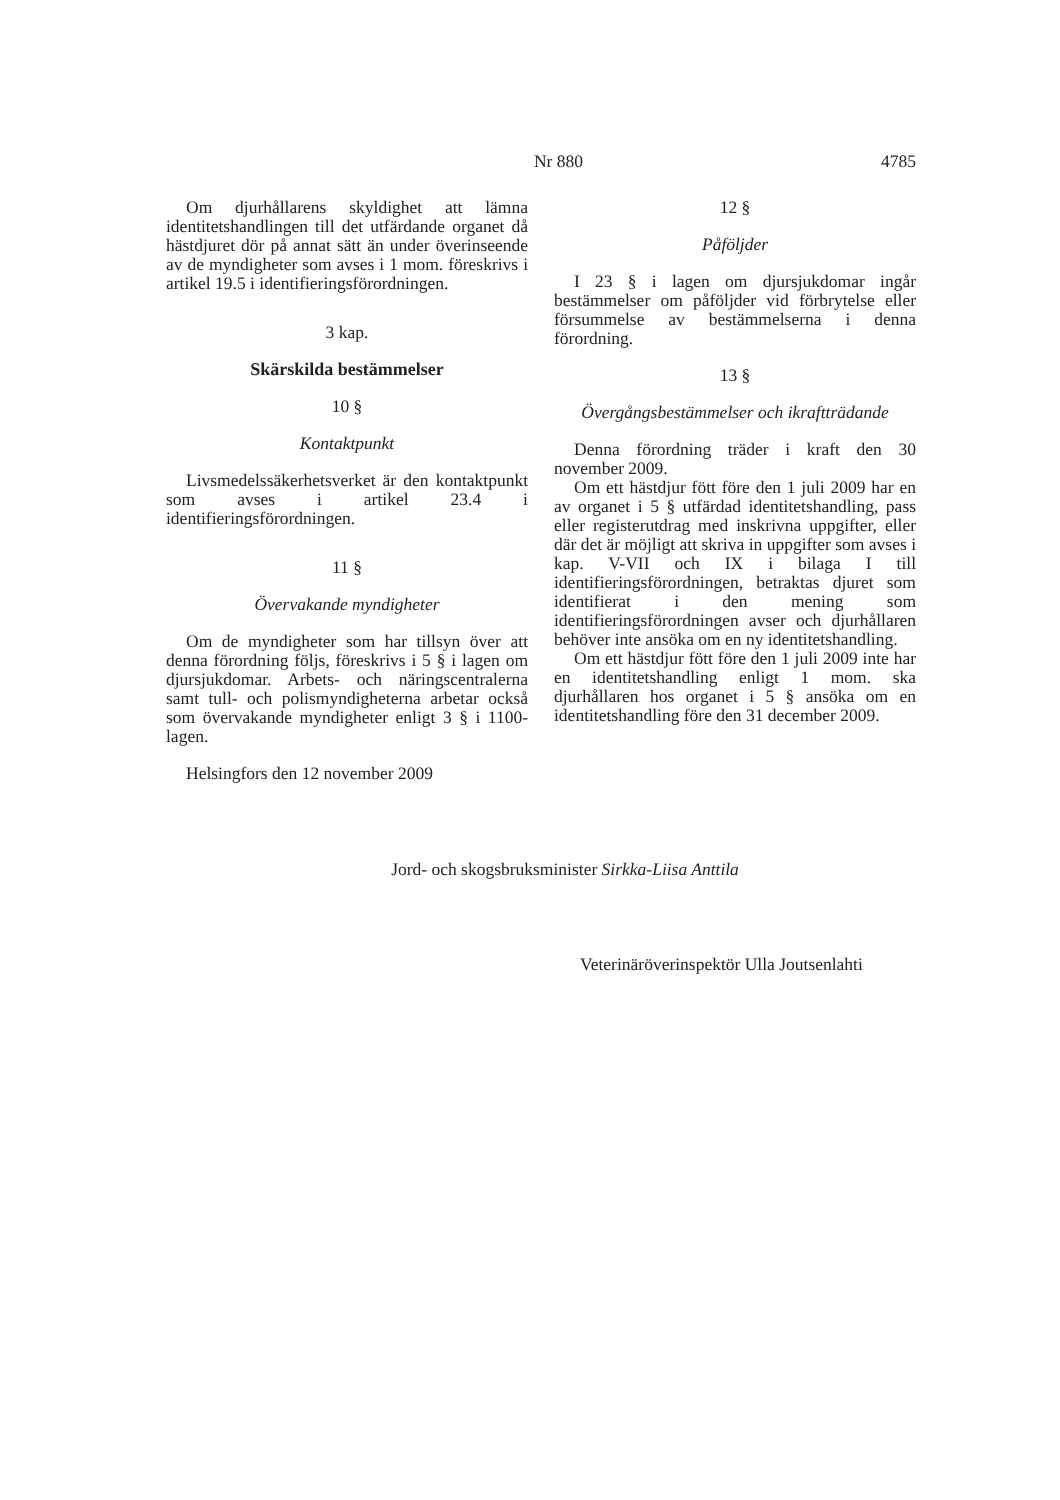Nr 880 4785
Om djurhållarens skyldighet att lämna identitetshandlingen till det utfärdande organet då hästdjuret dör på annat sätt än under överinseende av de myndigheter som avses i 1 mom. föreskrivs i artikel 19.5 i identifieringsförordningen.
3 kap.
Skärskilda bestämmelser
10 §
Kontaktpunkt
Livsmedelssäkerhetsverket är den kontaktpunkt som avses i artikel 23.4 i identifieringsförordningen.
11 §
Övervakande myndigheter
Om de myndigheter som har tillsyn över att denna förordning följs, föreskrivs i 5 § i lagen om djursjukdomar. Arbets- och näringscentralerna samt tull- och polismyndigheterna arbetar också som övervakande myndigheter enligt 3 § i 1100-lagen.
Helsingfors den 12 november 2009
12 §
Påföljder
I 23 § i lagen om djursjukdomar ingår bestämmelser om påföljder vid förbrytelse eller försummelse av bestämmelserna i denna förordning.
13 §
Övergångsbestämmelser och ikraftträdande
Denna förordning träder i kraft den 30 november 2009.
Om ett hästdjur fött före den 1 juli 2009 har en av organet i 5 § utfärdad identitetshandling, pass eller registerutdrag med inskrivna uppgifter, eller där det är möjligt att skriva in uppgifter som avses i kap. V-VII och IX i bilaga I till identifieringsförordningen, betraktas djuret som identifierat i den mening som identifieringsförordningen avser och djurhållaren behöver inte ansöka om en ny identitetshandling.
Om ett hästdjur fött före den 1 juli 2009 inte har en identitetshandling enligt 1 mom. ska djurhållaren hos organet i 5 § ansöka om en identitetshandling före den 31 december 2009.
Jord- och skogsbruksminister Sirkka-Liisa Anttila
Veterinäröverinspektör Ulla Joutsenlahti